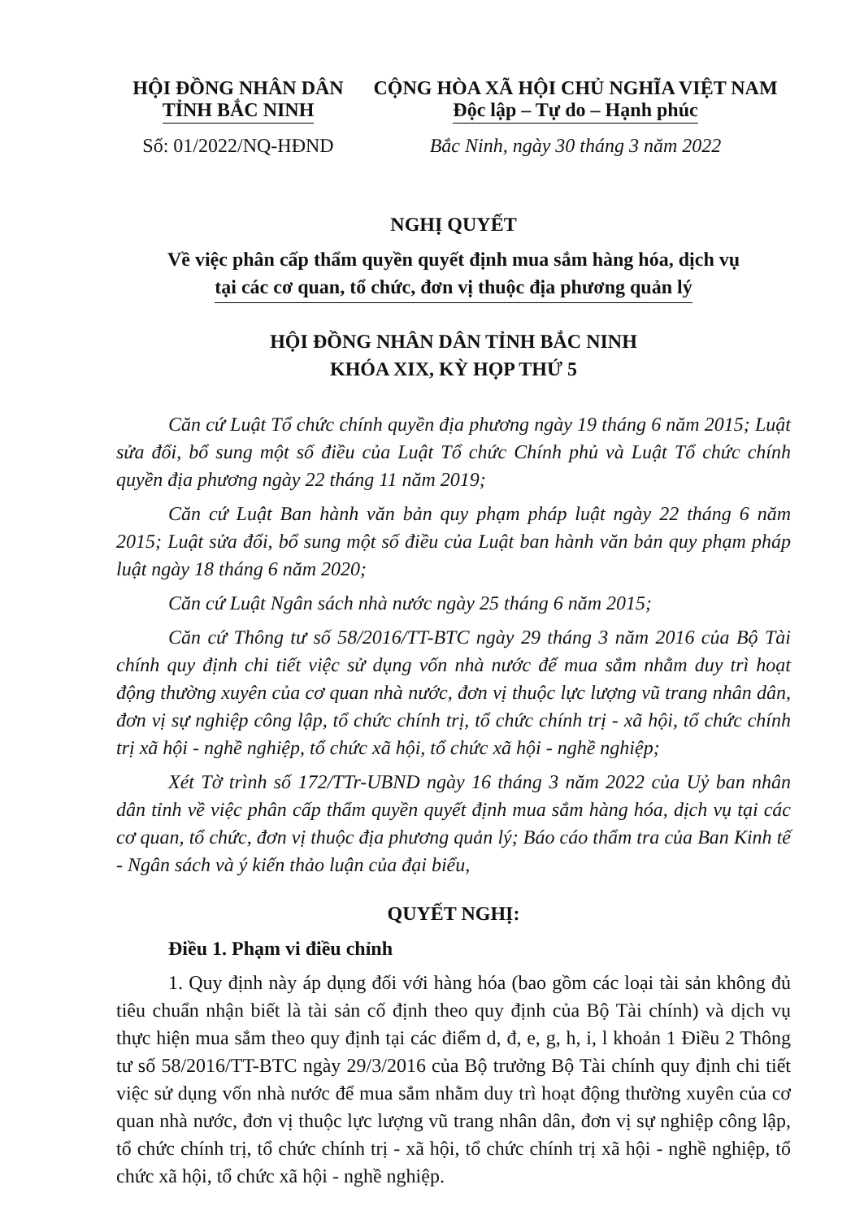HỘI ĐỒNG NHÂN DÂN
TỈNH BẮC NINH
Số: 01/2022/NQ-HĐND
CỘNG HÒA XÃ HỘI CHỦ NGHĨA VIỆT NAM
Độc lập – Tự do – Hạnh phúc
Bắc Ninh, ngày 30 tháng 3 năm 2022
NGHỊ QUYẾT
Về việc phân cấp thẩm quyền quyết định mua sắm hàng hóa, dịch vụ
tại các cơ quan, tổ chức, đơn vị thuộc địa phương quản lý
HỘI ĐỒNG NHÂN DÂN TỈNH BẮC NINH
KHÓA XIX, KỲ HỌP THỨ 5
Căn cứ Luật Tổ chức chính quyền địa phương ngày 19 tháng 6 năm 2015; Luật sửa đổi, bổ sung một số điều của Luật Tổ chức Chính phủ và Luật Tổ chức chính quyền địa phương ngày 22 tháng 11 năm 2019;
Căn cứ Luật Ban hành văn bản quy phạm pháp luật ngày 22 tháng 6 năm 2015; Luật sửa đổi, bổ sung một số điều của Luật ban hành văn bản quy phạm pháp luật ngày 18 tháng 6 năm 2020;
Căn cứ Luật Ngân sách nhà nước ngày 25 tháng 6 năm 2015;
Căn cứ Thông tư số 58/2016/TT-BTC ngày 29 tháng 3 năm 2016 của Bộ Tài chính quy định chi tiết việc sử dụng vốn nhà nước để mua sắm nhằm duy trì hoạt động thường xuyên của cơ quan nhà nước, đơn vị thuộc lực lượng vũ trang nhân dân, đơn vị sự nghiệp công lập, tổ chức chính trị, tổ chức chính trị - xã hội, tổ chức chính trị xã hội - nghề nghiệp, tổ chức xã hội, tổ chức xã hội - nghề nghiệp;
Xét Tờ trình số 172/TTr-UBND ngày 16 tháng 3 năm 2022 của Uỷ ban nhân dân tỉnh về việc phân cấp thẩm quyền quyết định mua sắm hàng hóa, dịch vụ tại các cơ quan, tổ chức, đơn vị thuộc địa phương quản lý; Báo cáo thẩm tra của Ban Kinh tế - Ngân sách và ý kiến thảo luận của đại biểu,
QUYẾT NGHỊ:
Điều 1. Phạm vi điều chỉnh
1. Quy định này áp dụng đối với hàng hóa (bao gồm các loại tài sản không đủ tiêu chuẩn nhận biết là tài sản cố định theo quy định của Bộ Tài chính) và dịch vụ thực hiện mua sắm theo quy định tại các điểm d, đ, e, g, h, i, l khoản 1 Điều 2 Thông tư số 58/2016/TT-BTC ngày 29/3/2016 của Bộ trưởng Bộ Tài chính quy định chi tiết việc sử dụng vốn nhà nước để mua sắm nhằm duy trì hoạt động thường xuyên của cơ quan nhà nước, đơn vị thuộc lực lượng vũ trang nhân dân, đơn vị sự nghiệp công lập, tổ chức chính trị, tổ chức chính trị - xã hội, tổ chức chính trị xã hội - nghề nghiệp, tổ chức xã hội, tổ chức xã hội - nghề nghiệp.